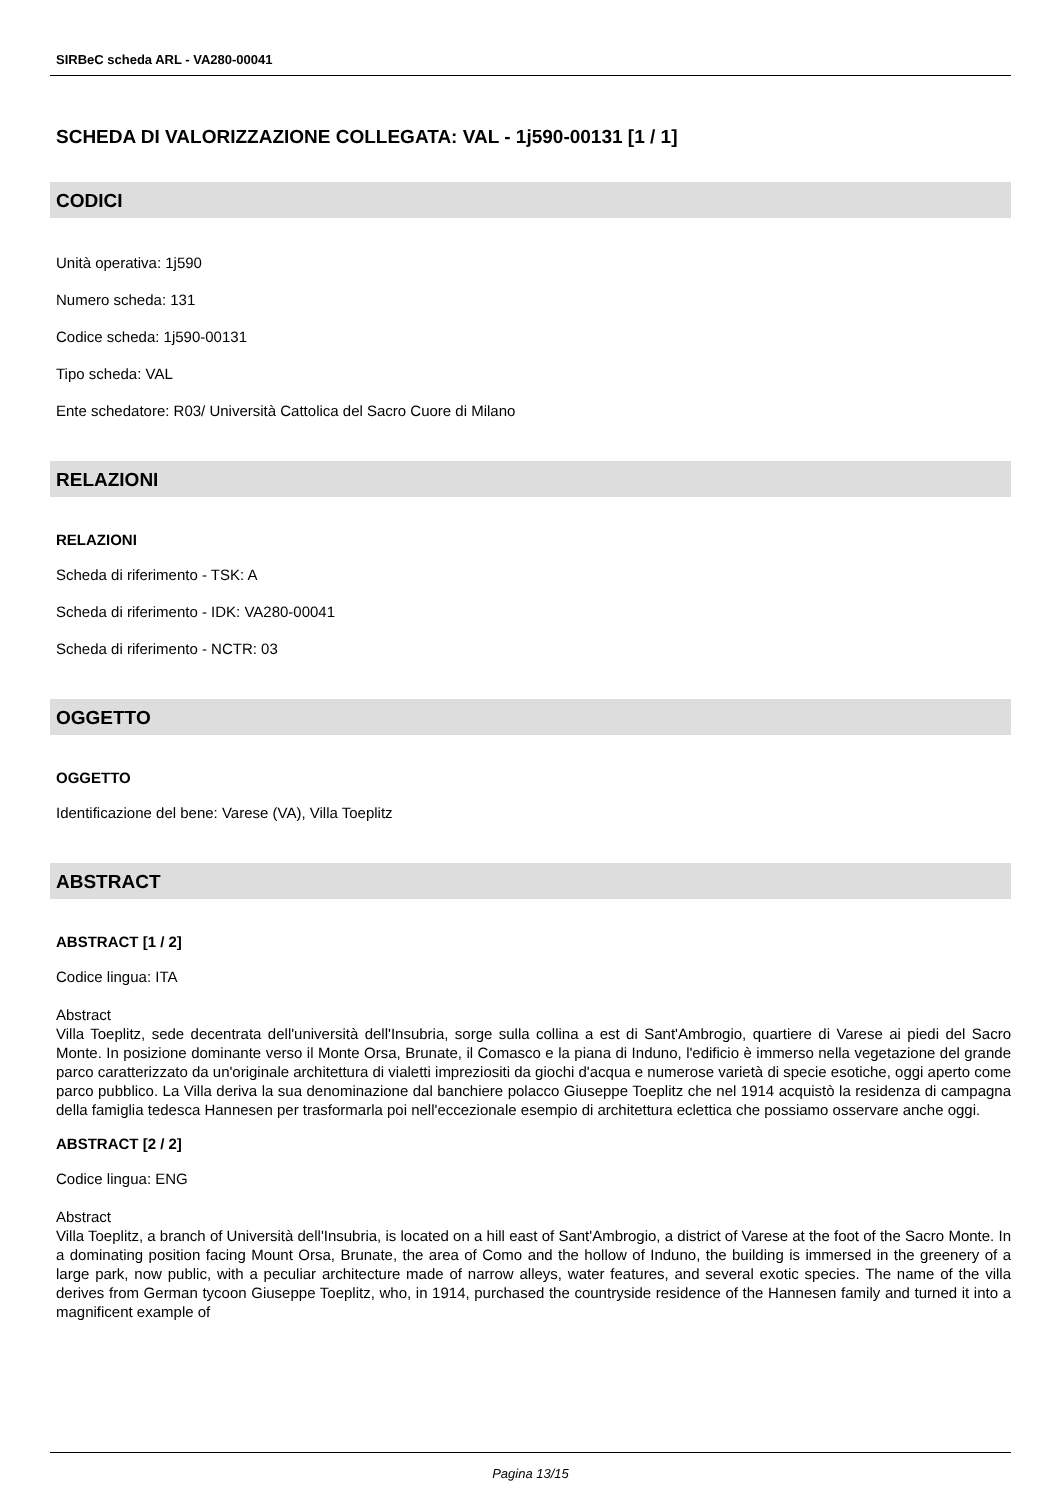SIRBeC scheda ARL - VA280-00041
SCHEDA DI VALORIZZAZIONE COLLEGATA: VAL - 1j590-00131 [1 / 1]
CODICI
Unità operativa: 1j590
Numero scheda: 131
Codice scheda: 1j590-00131
Tipo scheda: VAL
Ente schedatore: R03/ Università Cattolica del Sacro Cuore di Milano
RELAZIONI
RELAZIONI
Scheda di riferimento - TSK: A
Scheda di riferimento - IDK: VA280-00041
Scheda di riferimento - NCTR: 03
OGGETTO
OGGETTO
Identificazione del bene: Varese (VA), Villa Toeplitz
ABSTRACT
ABSTRACT [1 / 2]
Codice lingua: ITA
Abstract
Villa Toeplitz, sede decentrata dell'università dell'Insubria, sorge sulla collina a est di Sant'Ambrogio, quartiere di Varese ai piedi del Sacro Monte. In posizione dominante verso il Monte Orsa, Brunate, il Comasco e la piana di Induno, l'edificio è immerso nella vegetazione del grande parco caratterizzato da un'originale architettura di vialetti impreziositi da giochi d'acqua e numerose varietà di specie esotiche, oggi aperto come parco pubblico. La Villa deriva la sua denominazione dal banchiere polacco Giuseppe Toeplitz che nel 1914 acquistò la residenza di campagna della famiglia tedesca Hannesen per trasformarla poi nell'eccezionale esempio di architettura eclettica che possiamo osservare anche oggi.
ABSTRACT [2 / 2]
Codice lingua: ENG
Abstract
Villa Toeplitz, a branch of Università dell'Insubria, is located on a hill east of Sant'Ambrogio, a district of Varese at the foot of the Sacro Monte. In a dominating position facing Mount Orsa, Brunate, the area of Como and the hollow of Induno, the building is immersed in the greenery of a large park, now public, with a peculiar architecture made of narrow alleys, water features, and several exotic species. The name of the villa derives from German tycoon Giuseppe Toeplitz, who, in 1914, purchased the countryside residence of the Hannesen family and turned it into a magnificent example of
Pagina 13/15